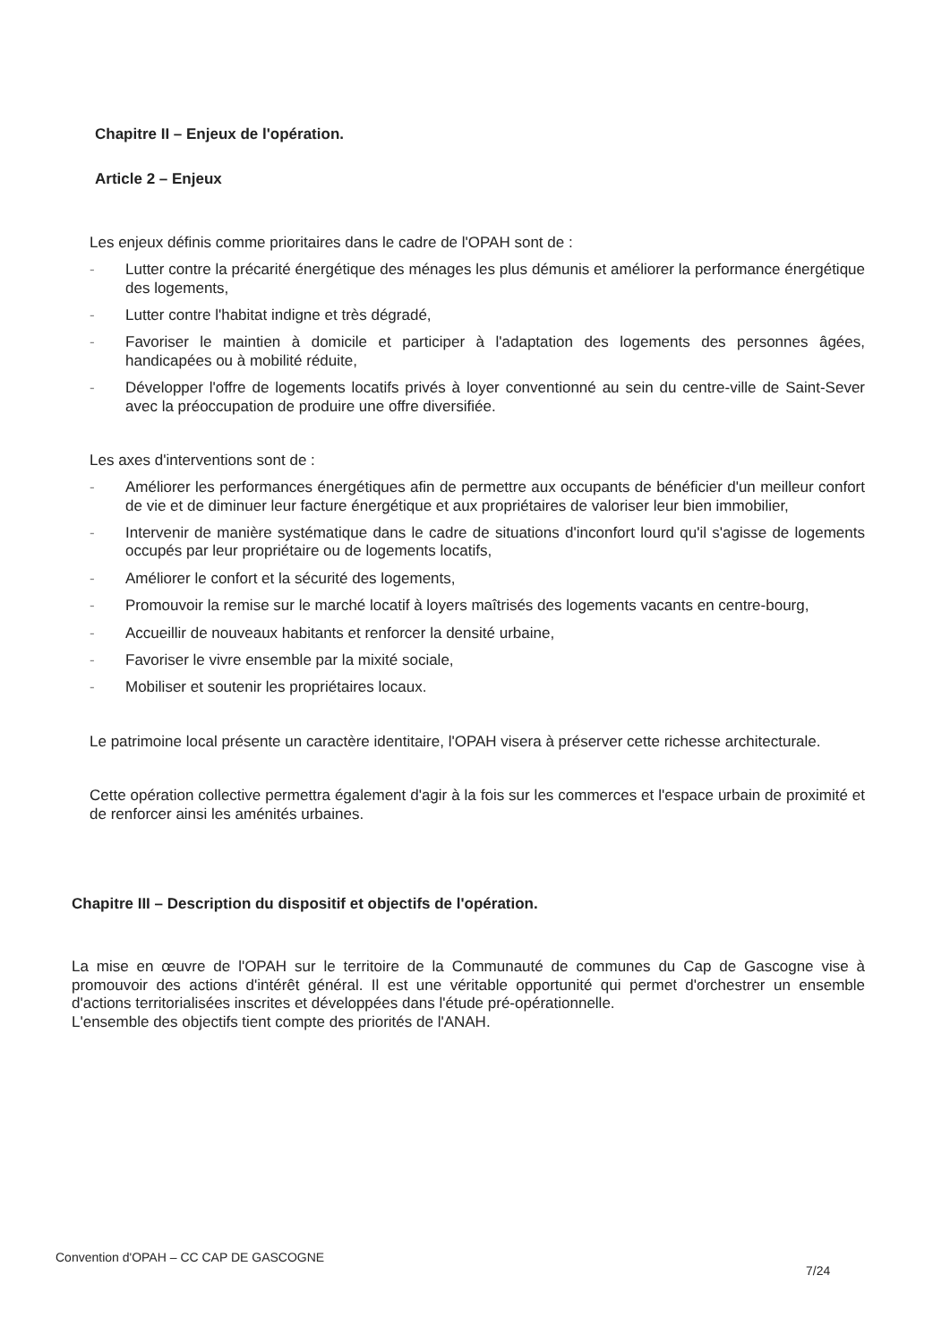Chapitre II – Enjeux de l'opération.
Article 2 – Enjeux
Les enjeux définis comme prioritaires dans le cadre de l'OPAH sont de :
- Lutter contre la précarité énergétique des ménages les plus démunis et améliorer la performance énergétique des logements,
- Lutter contre l'habitat indigne et très dégradé,
- Favoriser le maintien à domicile et participer à l'adaptation des logements des personnes âgées, handicapées ou à mobilité réduite,
- Développer l'offre de logements locatifs privés à loyer conventionné au sein du centre-ville de Saint-Sever avec la préoccupation de produire une offre diversifiée.
Les axes d'interventions sont de :
- Améliorer les performances énergétiques afin de permettre aux occupants de bénéficier d'un meilleur confort de vie et de diminuer leur facture énergétique et aux propriétaires de valoriser leur bien immobilier,
- Intervenir de manière systématique dans le cadre de situations d'inconfort lourd qu'il s'agisse de logements occupés par leur propriétaire ou de logements locatifs,
- Améliorer le confort et la sécurité des logements,
- Promouvoir la remise sur le marché locatif à loyers maîtrisés des logements vacants en centre-bourg,
- Accueillir de nouveaux habitants et renforcer la densité urbaine,
- Favoriser le vivre ensemble par la mixité sociale,
- Mobiliser et soutenir les propriétaires locaux.
Le patrimoine local présente un caractère identitaire, l'OPAH visera à préserver cette richesse architecturale.
Cette opération collective permettra également d'agir à la fois sur les commerces et l'espace urbain de proximité et de renforcer ainsi les aménités urbaines.
Chapitre III – Description du dispositif et objectifs de l'opération.
La mise en œuvre de l'OPAH sur le territoire de la Communauté de communes du Cap de Gascogne vise à promouvoir des actions d'intérêt général. Il est une véritable opportunité qui permet d'orchestrer un ensemble d'actions territorialisées inscrites et développées dans l'étude pré-opérationnelle.
L'ensemble des objectifs tient compte des priorités de l'ANAH.
Convention d'OPAH – CC CAP DE GASCOGNE
7/24